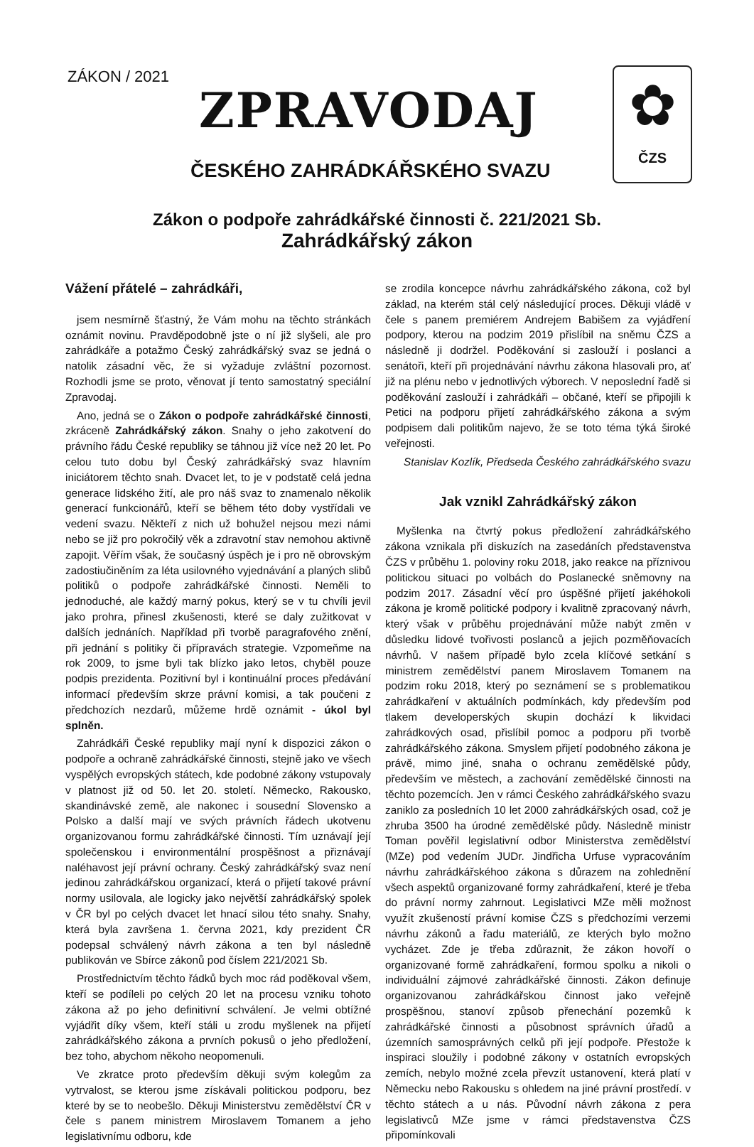ZÁKON / 2021
ZPRAVODAJ
✿
ČZS
ČESKÉHO ZAHRÁDKÁŘSKÉHO SVAZU
Zákon o podpoře zahrádkářské činnosti č. 221/2021 Sb.
Zahrádkářský zákon
Vážení přátelé – zahrádkáři,
jsem nesmírně šťastný, že Vám mohu na těchto stránkách oznámit novinu. Pravděpodobně jste o ní již slyšeli, ale pro zahrádkáře a potažmo Český zahrádkářský svaz se jedná o natolik zásadní věc, že si vyžaduje zvláštní pozornost. Rozhodli jsme se proto, věnovat jí tento samostatný speciální Zpravodaj.
Ano, jedná se o Zákon o podpoře zahrádkářské činnosti, zkráceně Zahrádkářský zákon. Snahy o jeho zakotvení do právního řádu České republiky se táhnou již více než 20 let. Po celou tuto dobu byl Český zahrádkářský svaz hlavním iniciátorem těchto snah. Dvacet let, to je v podstatě celá jedna generace lidského žití, ale pro náš svaz to znamenalo několik generací funkcionářů, kteří se během této doby vystřídali ve vedení svazu. Někteří z nich už bohužel nejsou mezi námi nebo se již pro pokročilý věk a zdravotní stav nemohou aktivně zapojit. Věřím však, že současný úspěch je i pro ně obrovským zadostiučiněním za léta usilovného vyjednávání a planých slibů politiků o podpoře zahrádkářské činnosti. Neměli to jednoduché, ale každý marný pokus, který se v tu chvíli jevil jako prohra, přinesl zkušenosti, které se daly zužitkovat v dalších jednáních. Například při tvorbě paragrafového znění, při jednání s politiky či přípravách strategie. Vzpomeňme na rok 2009, to jsme byli tak blízko jako letos, chyběl pouze podpis prezidenta. Pozitivní byl i kontinuální proces předávání informací především skrze právní komisi, a tak poučeni z předchozích nezdarů, můžeme hrdě oznámit - úkol byl splněn.
Zahrádkáři České republiky mají nyní k dispozici zákon o podpoře a ochraně zahrádkářské činnosti, stejně jako ve všech vyspělých evropských státech, kde podobné zákony vstupovaly v platnost již od 50. let 20. století. Německo, Rakousko, skandinávské země, ale nakonec i sousední Slovensko a Polsko a další mají ve svých právních řádech ukotvenu organizovanou formu zahrádkářské činnosti. Tím uznávají její společenskou i environmentální prospěšnost a přiznávají naléhavost její právní ochrany. Český zahrádkářský svaz není jedinou zahrádkářskou organizací, která o přijetí takové právní normy usilovala, ale logicky jako největší zahrádkářský spolek v ČR byl po celých dvacet let hnací silou této snahy. Snahy, která byla završena 1. června 2021, kdy prezident ČR podepsal schválený návrh zákona a ten byl následně publikován ve Sbírce zákonů pod číslem 221/2021 Sb.
Prostřednictvím těchto řádků bych moc rád poděkoval všem, kteří se podíleli po celých 20 let na procesu vzniku tohoto zákona až po jeho definitivní schválení. Je velmi obtížné vyjádřit díky všem, kteří stáli u zrodu myšlenek na přijetí zahrádkářského zákona a prvních pokusů o jeho předložení, bez toho, abychom někoho neopomenuli.
Ve zkratce proto především děkuji svým kolegům za vytrvalost, se kterou jsme získávali politickou podporu, bez které by se to neobešlo. Děkuji Ministerstvu zemědělství ČR v čele s panem ministrem Miroslavem Tomanem a jeho legislativnímu odboru, kde
se zrodila koncepce návrhu zahrádkářského zákona, což byl základ, na kterém stál celý následující proces. Děkuji vládě v čele s panem premiérem Andrejem Babišem za vyjádření podpory, kterou na podzim 2019 přislíbil na sněmu ČZS a následně ji dodržel. Poděkování si zaslouží i poslanci a senátoři, kteří při projednávání návrhu zákona hlasovali pro, ať již na plénu nebo v jednotlivých výborech. V neposlední řadě si poděkování zaslouží i zahrádkáři – občané, kteří se připojili k Petici na podporu přijetí zahrádkářského zákona a svým podpisem dali politikům najevo, že se toto téma týká široké veřejnosti.
Stanislav Kozlík, Předseda Českého zahrádkářského svazu
Jak vznikl Zahrádkářský zákon
Myšlenka na čtvrtý pokus předložení zahrádkářského zákona vznikala při diskuzích na zasedáních představenstva ČZS v průběhu 1. poloviny roku 2018, jako reakce na příznivou politickou situaci po volbách do Poslanecké sněmovny na podzim 2017. Zásadní věcí pro úspěšné přijetí jakéhokoli zákona je kromě politické podpory i kvalitně zpracovaný návrh, který však v průběhu projednávání může nabýt změn v důsledku lidové tvořivosti poslanců a jejich pozměňovacích návrhů. V našem případě bylo zcela klíčové setkání s ministrem zemědělství panem Miroslavem Tomanem na podzim roku 2018, který po seznámení se s problematikou zahrádkaření v aktuálních podmínkách, kdy především pod tlakem developerských skupin dochází k likvidaci zahrádkových osad, přislíbil pomoc a podporu při tvorbě zahrádkářského zákona. Smyslem přijetí podobného zákona je právě, mimo jiné, snaha o ochranu zemědělské půdy, především ve městech, a zachování zemědělské činnosti na těchto pozemcích. Jen v rámci Českého zahrádkářského svazu zaniklo za posledních 10 let 2000 zahrádkářských osad, což je zhruba 3500 ha úrodné zemědělské půdy. Následně ministr Toman pověřil legislativní odbor Ministerstva zemědělství (MZe) pod vedením JUDr. Jindřicha Urfuse vypracováním návrhu zahrádkářskéhoo zákona s důrazem na zohlednění všech aspektů organizované formy zahrádkaření, které je třeba do právní normy zahrnout. Legislativci MZe měli možnost využít zkušeností právní komise ČZS s předchozími verzemi návrhu zákonů a řadu materiálů, ze kterých bylo možno vycházet. Zde je třeba zdůraznit, že zákon hovoří o organizované formě zahrádkaření, formou spolku a nikoli o individuální zájmové zahrádkářské činnosti. Zákon definuje organizovanou zahrádkářskou činnost jako veřejně prospěšnou, stanoví způsob přenechání pozemků k zahrádkářské činnosti a působnost správních úřadů a územních samosprávných celků při její podpoře. Přestože k inspiraci sloužily i podobné zákony v ostatních evropských zemích, nebylo možné zcela převzít ustanovení, která platí v Německu nebo Rakousku s ohledem na jiné právní prostředí. v těchto státech a u nás. Původní návrh zákona z pera legislativců MZe jsme v rámci představenstva ČZS připomínkovali